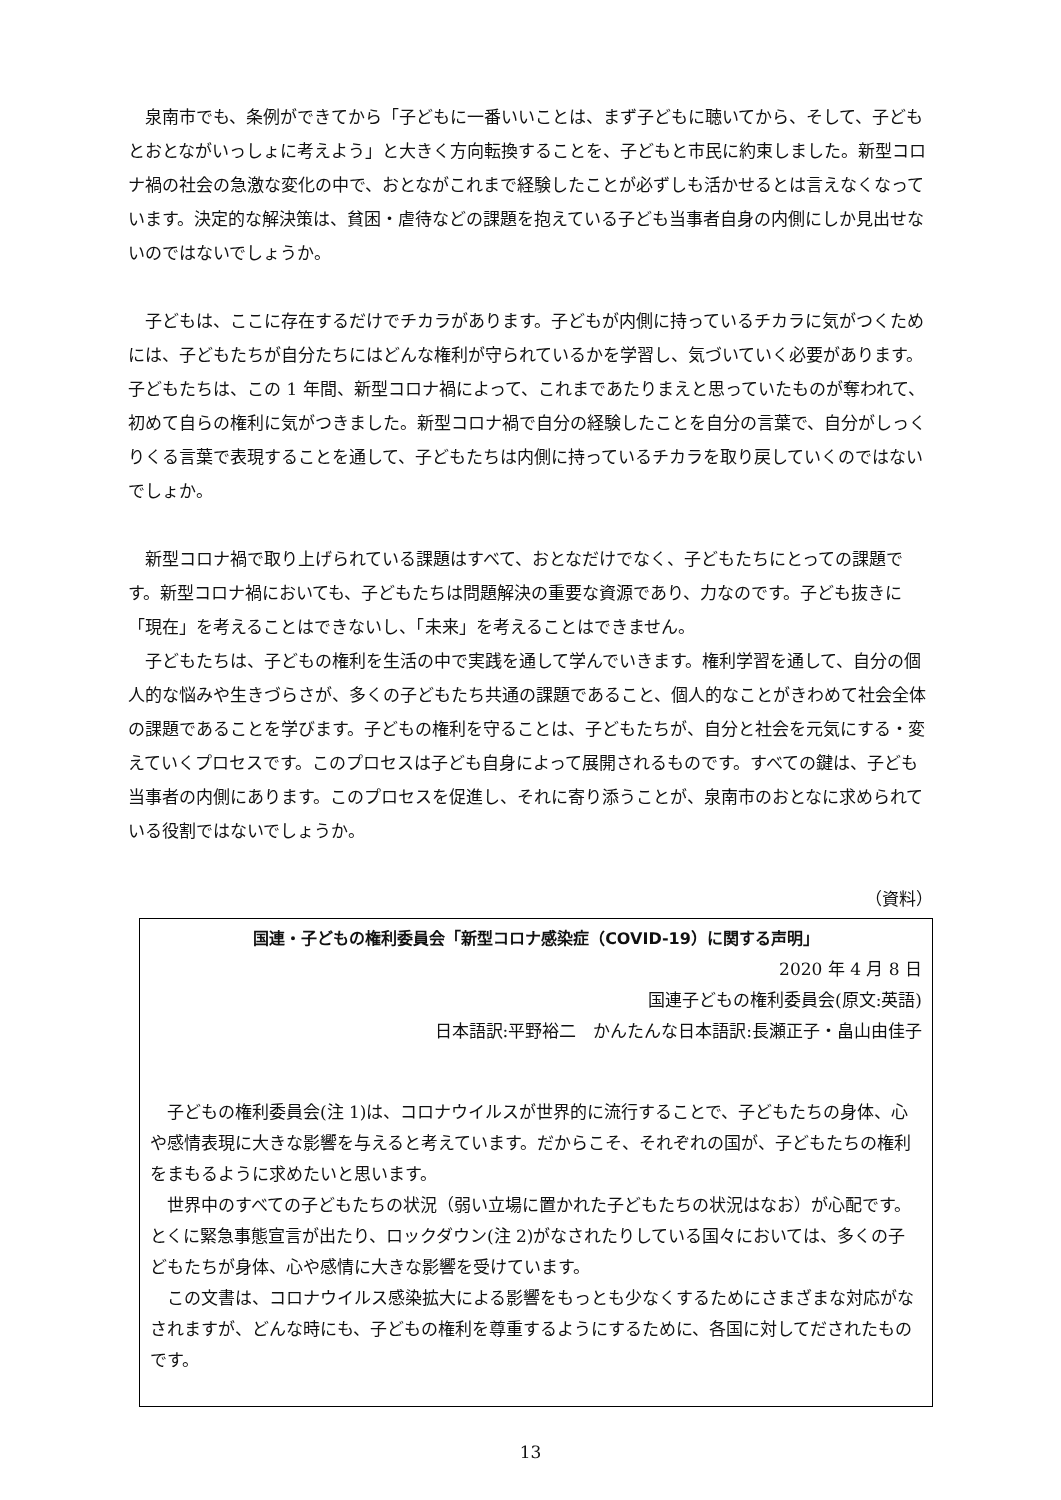泉南市でも、条例ができてから「子どもに一番いいことは、まず子どもに聴いてから、そして、子どもとおとながいっしょに考えよう」と大きく方向転換することを、子どもと市民に約束しました。新型コロナ禍の社会の急激な変化の中で、おとながこれまで経験したことが必ずしも活かせるとは言えなくなっています。決定的な解決策は、貧困・虐待などの課題を抱えている子ども当事者自身の内側にしか見出せないのではないでしょうか。
子どもは、ここに存在するだけでチカラがあります。子どもが内側に持っているチカラに気がつくためには、子どもたちが自分たちにはどんな権利が守られているかを学習し、気づいていく必要があります。子どもたちは、この 1 年間、新型コロナ禍によって、これまであたりまえと思っていたものが奪われて、初めて自らの権利に気がつきました。新型コロナ禍で自分の経験したことを自分の言葉で、自分がしっくりくる言葉で表現することを通して、子どもたちは内側に持っているチカラを取り戻していくのではないでしょか。
新型コロナ禍で取り上げられている課題はすべて、おとなだけでなく、子どもたちにとっての課題です。新型コロナ禍においても、子どもたちは問題解決の重要な資源であり、力なのです。子ども抜きに「現在」を考えることはできないし、「未来」を考えることはできません。
子どもたちは、子どもの権利を生活の中で実践を通して学んでいきます。権利学習を通して、自分の個人的な悩みや生きづらさが、多くの子どもたち共通の課題であること、個人的なことがきわめて社会全体の課題であることを学びます。子どもの権利を守ることは、子どもたちが、自分と社会を元気にする・変えていくプロセスです。このプロセスは子ども自身によって展開されるものです。すべての鍵は、子ども当事者の内側にあります。このプロセスを促進し、それに寄り添うことが、泉南市のおとなに求められている役割ではないでしょうか。
（資料）
国連・子どもの権利委員会「新型コロナ感染症（COVID-19）に関する声明」
2020 年 4 月 8 日
国連子どもの権利委員会(原文:英語)
日本語訳:平野裕二　かんたんな日本語訳:長瀬正子・畠山由佳子
子どもの権利委員会(注 1)は、コロナウイルスが世界的に流行することで、子どもたちの身体、心や感情表現に大きな影響を与えると考えています。だからこそ、それぞれの国が、子どもたちの権利をまもるように求めたいと思います。
世界中のすべての子どもたちの状況（弱い立場に置かれた子どもたちの状況はなお）が心配です。とくに緊急事態宣言が出たり、ロックダウン(注 2)がなされたりしている国々においては、多くの子どもたちが身体、心や感情に大きな影響を受けています。
この文書は、コロナウイルス感染拡大による影響をもっとも少なくするためにさまざまな対応がなされますが、どんな時にも、子どもの権利を尊重するようにするために、各国に対してだされたものです。
13